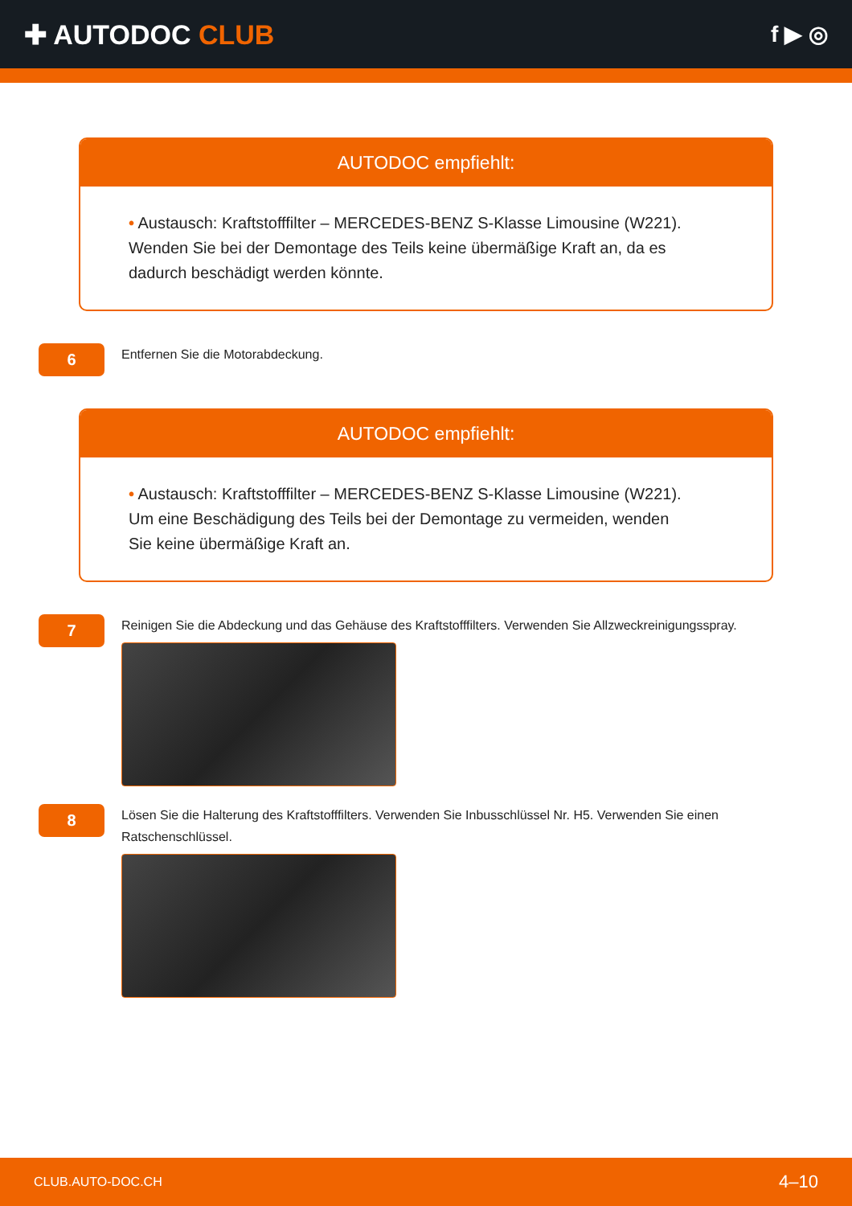✚ AUTODOC CLUB
f ▶ ◎
AUTODOC empfiehlt:
• Austausch: Kraftstofffilter – MERCEDES-BENZ S-Klasse Limousine (W221). Wenden Sie bei der Demontage des Teils keine übermäßige Kraft an, da es dadurch beschädigt werden könnte.
6
Entfernen Sie die Motorabdeckung.
AUTODOC empfiehlt:
• Austausch: Kraftstofffilter – MERCEDES-BENZ S-Klasse Limousine (W221). Um eine Beschädigung des Teils bei der Demontage zu vermeiden, wenden Sie keine übermäßige Kraft an.
7
Reinigen Sie die Abdeckung und das Gehäuse des Kraftstofffilters. Verwenden Sie Allzweckreinigungsspray.
8
Lösen Sie die Halterung des Kraftstofffilters. Verwenden Sie Inbusschlüssel Nr. H5. Verwenden Sie einen Ratschenschlüssel.
CLUB.AUTO-DOC.CH 4–10